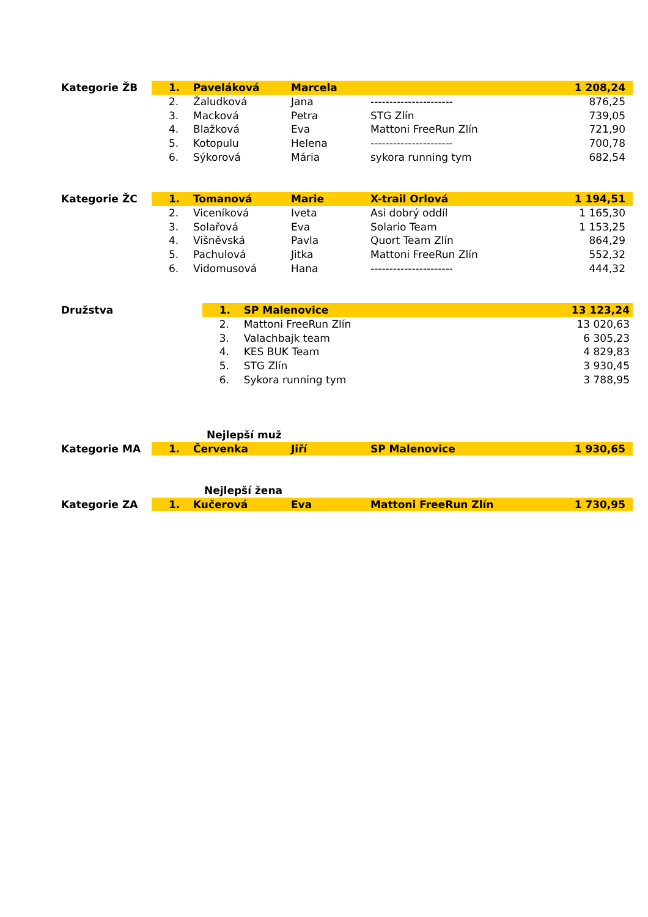| Kategorie | ŽB | 1. | Paveláková | Marcela | | 1 208,24 |
| | | 2. | Žaludková | Jana | ---------------------- | 876,25 |
| | | 3. | Macková | Petra | STG Zlín | 739,05 |
| | | 4. | Blažková | Eva | Mattoni FreeRun Zlín | 721,90 |
| | | 5. | Kotopulu | Helena | ---------------------- | 700,78 |
| | | 6. | Sýkorová | Mária | sykora running tym | 682,54 |
| Kategorie | ŽC | 1. | Tomanová | Marie | X-trail Orlová | 1 194,51 |
| | | 2. | Viceníková | Iveta | Asi dobrý oddíl | 1 165,30 |
| | | 3. | Solařová | Eva | Solario Team | 1 153,25 |
| | | 4. | Višněvská | Pavla | Quort Team Zlín | 864,29 |
| | | 5. | Pachulová | Jitka | Mattoni FreeRun Zlín | 552,32 |
| | | 6. | Vidomusová | Hana | ---------------------- | 444,32 |
| Družstva | | 1. | SP Malenovice | 13 123,24 |
| | | 2. | Mattoni FreeRun Zlín | 13 020,63 |
| | | 3. | Valachbajk team | 6 305,23 |
| | | 4. | KES BUK Team | 4 829,83 |
| | | 5. | STG Zlín | 3 930,45 |
| | | 6. | Sykora running tym | 3 788,95 |
| | | | Nejlepší muž | | | |
| Kategorie | MA | 1. | Červenka | Jiří | SP Malenovice | 1 930,65 |
| | | | Nejlepší žena | | | |
| Kategorie | ZA | 1. | Kučerová | Eva | Mattoni FreeRun Zlín | 1 730,95 |